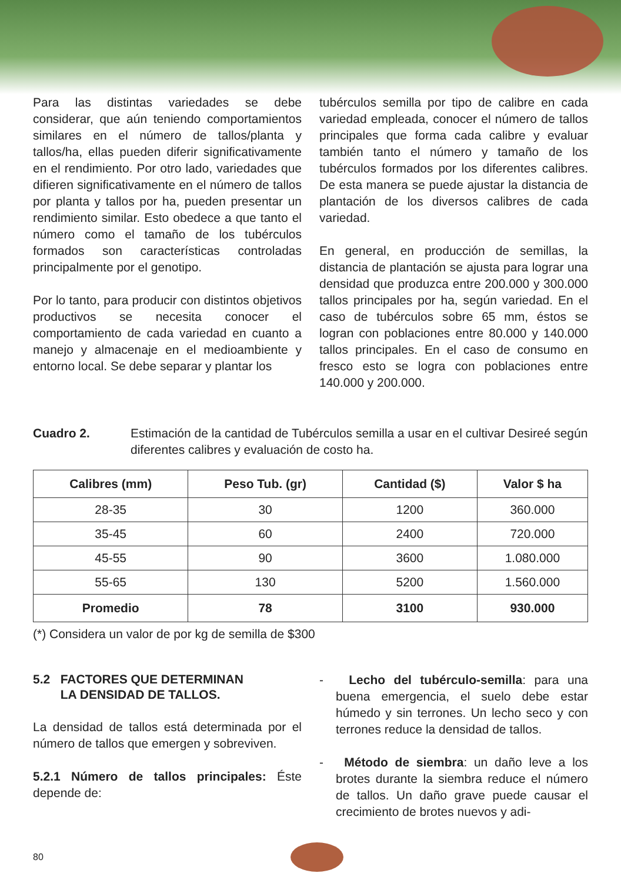Para las distintas variedades se debe considerar, que aún teniendo comportamientos similares en el número de tallos/planta y tallos/ha, ellas pueden diferir significativamente en el rendimiento. Por otro lado, variedades que difieren significativamente en el número de tallos por planta y tallos por ha, pueden presentar un rendimiento similar. Esto obedece a que tanto el número como el tamaño de los tubérculos formados son características controladas principalmente por el genotipo.
Por lo tanto, para producir con distintos objetivos productivos se necesita conocer el comportamiento de cada variedad en cuanto a manejo y almacenaje en el medioambiente y entorno local. Se debe separar y plantar los
tubérculos semilla por tipo de calibre en cada variedad empleada, conocer el número de tallos principales que forma cada calibre y evaluar también tanto el número y tamaño de los tubérculos formados por los diferentes calibres. De esta manera se puede ajustar la distancia de plantación de los diversos calibres de cada variedad.
En general, en producción de semillas, la distancia de plantación se ajusta para lograr una densidad que produzca entre 200.000 y 300.000 tallos principales por ha, según variedad. En el caso de tubérculos sobre 65 mm, éstos se logran con poblaciones entre 80.000 y 140.000 tallos principales. En el caso de consumo en fresco esto se logra con poblaciones entre 140.000 y 200.000.
Cuadro 2. Estimación de la cantidad de Tubérculos semilla a usar en el cultivar Desireé según diferentes calibres y evaluación de costo ha.
| Calibres (mm) | Peso Tub. (gr) | Cantidad ($) | Valor $ ha |
| --- | --- | --- | --- |
| 28-35 | 30 | 1200 | 360.000 |
| 35-45 | 60 | 2400 | 720.000 |
| 45-55 | 90 | 3600 | 1.080.000 |
| 55-65 | 130 | 5200 | 1.560.000 |
| Promedio | 78 | 3100 | 930.000 |
(*) Considera un valor de por kg de semilla de $300
5.2 FACTORES QUE DETERMINAN
LA DENSIDAD DE TALLOS.
La densidad de tallos está determinada por el número de tallos que emergen y sobreviven.
5.2.1 Número de tallos principales: Éste depende de:
- Lecho del tubérculo-semilla: para una buena emergencia, el suelo debe estar húmedo y sin terrones. Un lecho seco y con terrones reduce la densidad de tallos.
- Método de siembra: un daño leve a los brotes durante la siembra reduce el número de tallos. Un daño grave puede causar el crecimiento de brotes nuevos y adi-
80